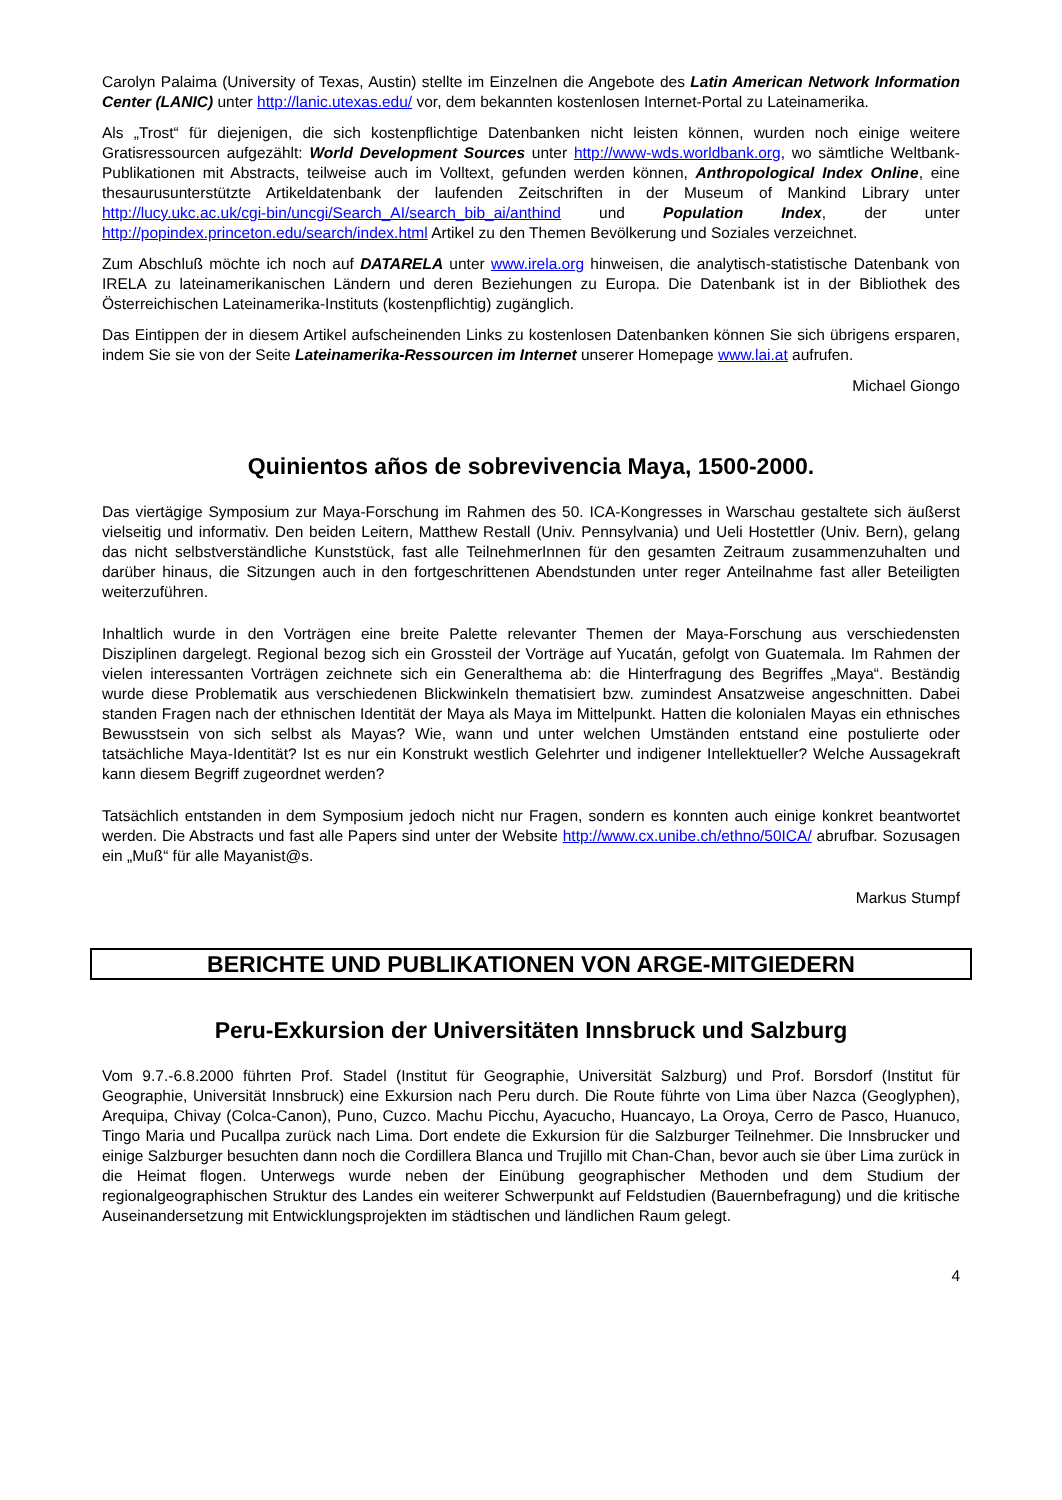Carolyn Palaima (University of Texas, Austin) stellte im Einzelnen die Angebote des Latin American Network Information Center (LANIC) unter http://lanic.utexas.edu/ vor, dem bekannten kostenlosen Internet-Portal zu Lateinamerika.
Als „Trost“ für diejenigen, die sich kostenpflichtige Datenbanken nicht leisten können, wurden noch einige weitere Gratisressourcen aufgezählt: World Development Sources unter http://www-wds.worldbank.org, wo sämtliche Weltbank-Publikationen mit Abstracts, teilweise auch im Volltext, gefunden werden können, Anthropological Index Online, eine thesaurusunterstützte Artikeldatenbank der laufenden Zeitschriften in der Museum of Mankind Library unter http://lucy.ukc.ac.uk/cgi-bin/uncgi/Search_AI/search_bib_ai/anthind und Population Index, der unter http://popindex.princeton.edu/search/index.html Artikel zu den Themen Bevölkerung und Soziales verzeichnet.
Zum Abschluß möchte ich noch auf DATARELA unter www.irela.org hinweisen, die analytisch-statistische Datenbank von IRELA zu lateinamerikanischen Ländern und deren Beziehungen zu Europa. Die Datenbank ist in der Bibliothek des Österreichischen Lateinamerika-Instituts (kostenpflichtig) zugänglich.
Das Eintippen der in diesem Artikel aufscheinenden Links zu kostenlosen Datenbanken können Sie sich übrigens ersparen, indem Sie sie von der Seite Lateinamerika-Ressourcen im Internet unserer Homepage www.lai.at aufrufen.
Michael Giongo
Quinientos años de sobrevivencia Maya, 1500-2000.
Das viertägige Symposium zur Maya-Forschung im Rahmen des 50. ICA-Kongresses in Warschau gestaltete sich äußerst vielseitig und informativ. Den beiden Leitern, Matthew Restall (Univ. Pennsylvania) und Ueli Hostettler (Univ. Bern), gelang das nicht selbstverständliche Kunststück, fast alle TeilnehmerInnen für den gesamten Zeitraum zusammenzuhalten und darüber hinaus, die Sitzungen auch in den fortgeschrittenen Abendstunden unter reger Anteilnahme fast aller Beteiligten weiterzuführen.
Inhaltlich wurde in den Vorträgen eine breite Palette relevanter Themen der Maya-Forschung aus verschiedensten Disziplinen dargelegt. Regional bezog sich ein Grossteil der Vorträge auf Yucatán, gefolgt von Guatemala. Im Rahmen der vielen interessanten Vorträgen zeichnete sich ein Generalthema ab: die Hinterfragung des Begriffes „Maya“. Beständig wurde diese Problematik aus verschiedenen Blickwinkeln thematisiert bzw. zumindest Ansatzweise angeschnitten. Dabei standen Fragen nach der ethnischen Identität der Maya als Maya im Mittelpunkt. Hatten die kolonialen Mayas ein ethnisches Bewusstsein von sich selbst als Mayas? Wie, wann und unter welchen Umständen entstand eine postulierte oder tatsächliche Maya-Identität? Ist es nur ein Konstrukt westlich Gelehrter und indigener Intellektueller? Welche Aussagekraft kann diesem Begriff zugeordnet werden?
Tatsächlich entstanden in dem Symposium jedoch nicht nur Fragen, sondern es konnten auch einige konkret beantwortet werden. Die Abstracts und fast alle Papers sind unter der Website http://www.cx.unibe.ch/ethno/50ICA/ abrufbar. Sozusagen ein „Muß“ für alle Mayanist@s.
Markus Stumpf
BERICHTE UND PUBLIKATIONEN VON ARGE-MITGIEDERN
Peru-Exkursion der Universitäten Innsbruck und Salzburg
Vom 9.7.-6.8.2000 führten Prof. Stadel (Institut für Geographie, Universität Salzburg) und Prof. Borsdorf (Institut für Geographie, Universität Innsbruck) eine Exkursion nach Peru durch. Die Route führte von Lima über Nazca (Geoglyphen), Arequipa, Chivay (Colca-Canon), Puno, Cuzco. Machu Picchu, Ayacucho, Huancayo, La Oroya, Cerro de Pasco, Huanuco, Tingo Maria und Pucallpa zurück nach Lima. Dort endete die Exkursion für die Salzburger Teilnehmer. Die Innsbrucker und einige Salzburger besuchten dann noch die Cordillera Blanca und Trujillo mit Chan-Chan, bevor auch sie über Lima zurück in die Heimat flogen. Unterwegs wurde neben der Einübung geographischer Methoden und dem Studium der regionalgeographischen Struktur des Landes ein weiterer Schwerpunkt auf Feldstudien (Bauernbefragung) und die kritische Auseinandersetzung mit Entwicklungsprojekten im städtischen und ländlichen Raum gelegt.
4